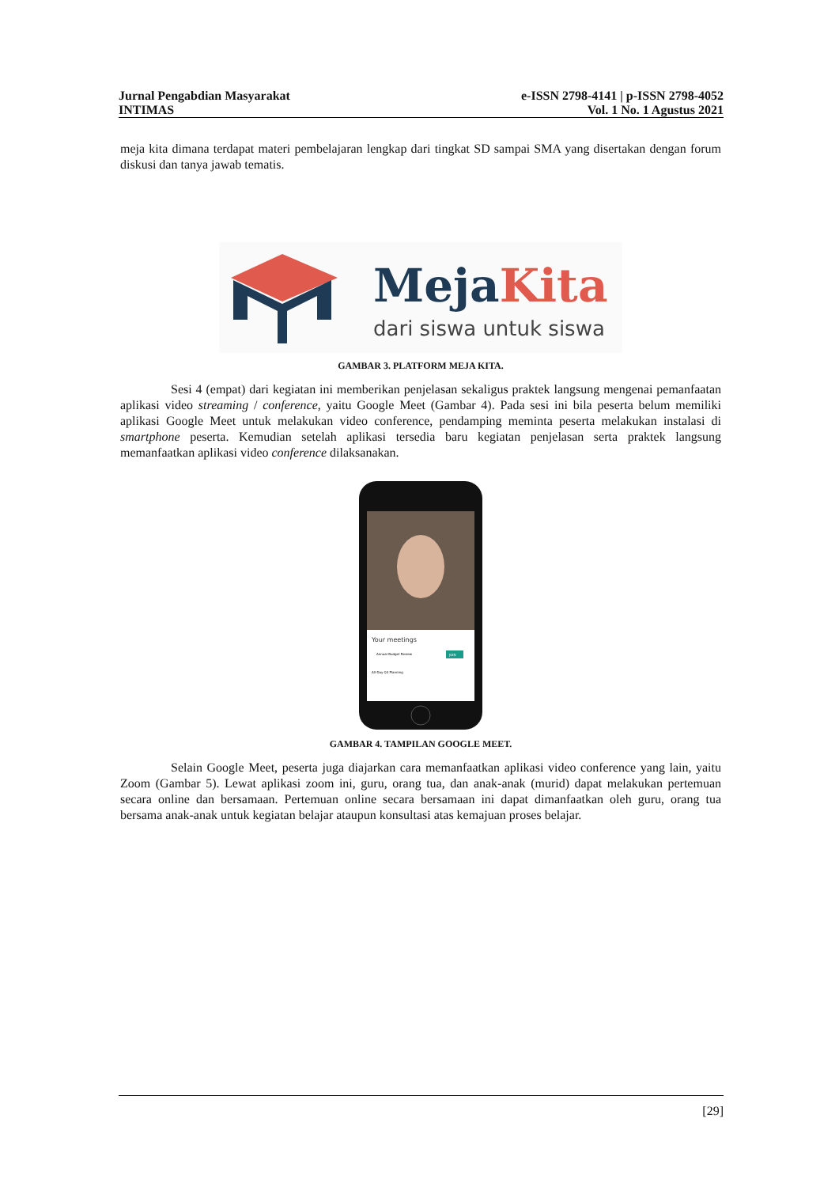Jurnal Pengabdian Masyarakat e-ISSN 2798-4141 | p-ISSN 2798-4052
INTIMAS Vol. 1 No. 1 Agustus 2021
meja kita dimana terdapat materi pembelajaran lengkap dari tingkat SD sampai SMA yang disertakan dengan forum diskusi dan tanya jawab tematis.
MejaKita
dari siswa untuk siswa
GAMBAR 3. PLATFORM MEJA KITA.
Sesi 4 (empat) dari kegiatan ini memberikan penjelasan sekaligus praktek langsung mengenai pemanfaatan aplikasi video streaming / conference, yaitu Google Meet (Gambar 4). Pada sesi ini bila peserta belum memiliki aplikasi Google Meet untuk melakukan video conference, pendamping meminta peserta melakukan instalasi di smartphone peserta. Kemudian setelah aplikasi tersedia baru kegiatan penjelasan serta praktek langsung memanfaatkan aplikasi video conference dilaksanakan.
Your meetings
Annual Budget Review
JOIN
All-Day Q3 Planning
GAMBAR 4. TAMPILAN GOOGLE MEET.
Selain Google Meet, peserta juga diajarkan cara memanfaatkan aplikasi video conference yang lain, yaitu Zoom (Gambar 5). Lewat aplikasi zoom ini, guru, orang tua, dan anak-anak (murid) dapat melakukan pertemuan secara online dan bersamaan. Pertemuan online secara bersamaan ini dapat dimanfaatkan oleh guru, orang tua bersama anak-anak untuk kegiatan belajar ataupun konsultasi atas kemajuan proses belajar.
[29]